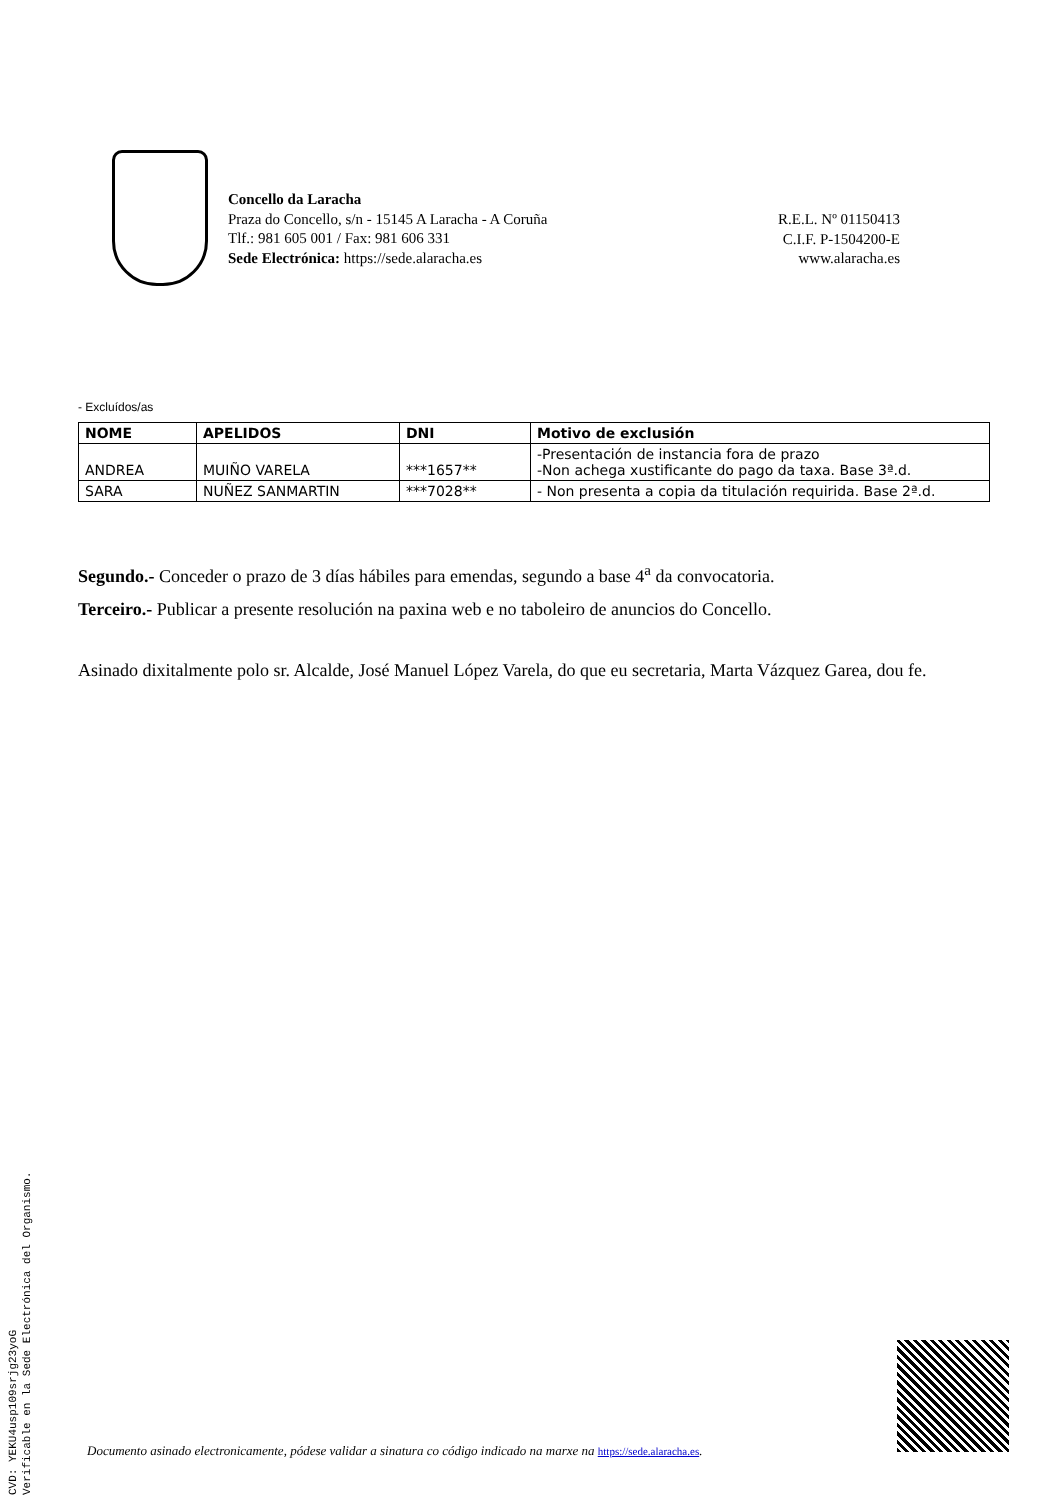Concello da Laracha
Praza do Concello, s/n - 15145 A Laracha - A Coruña
Tlf.: 981 605 001 / Fax: 981 606 331
Sede Electrónica: https://sede.alaracha.es
R.E.L. Nº 01150413
C.I.F. P-1504200-E
www.alaracha.es
- Excluídos/as
| NOME | APELIDOS | DNI | Motivo de exclusión |
| --- | --- | --- | --- |
| ANDREA | MUIÑO VARELA | ***1657** | -Presentación de instancia fora de prazo -Non achega xustificante do pago da taxa. Base 3ª.d. |
| SARA | NUÑEZ SANMARTIN | ***7028** | - Non presenta a copia da titulación requirida. Base 2ª.d. |
Segundo.- Conceder o prazo de 3 días hábiles para emendas, segundo a base 4<sup>a</sup> da convocatoria.
Terceiro.- Publicar a presente resolución na paxina web e no taboleiro de anuncios do Concello.
Asinado dixitalmente polo sr. Alcalde, José Manuel López Varela, do que eu secretaria, Marta Vázquez Garea, dou fe.
CVD: YEKU4usp109srjg23yoG
Verificable en la Sede Electrónica del Organismo.
Documento asinado electronicamente, pódese validar a sinatura co código indicado na marxe na https://sede.alaracha.es.